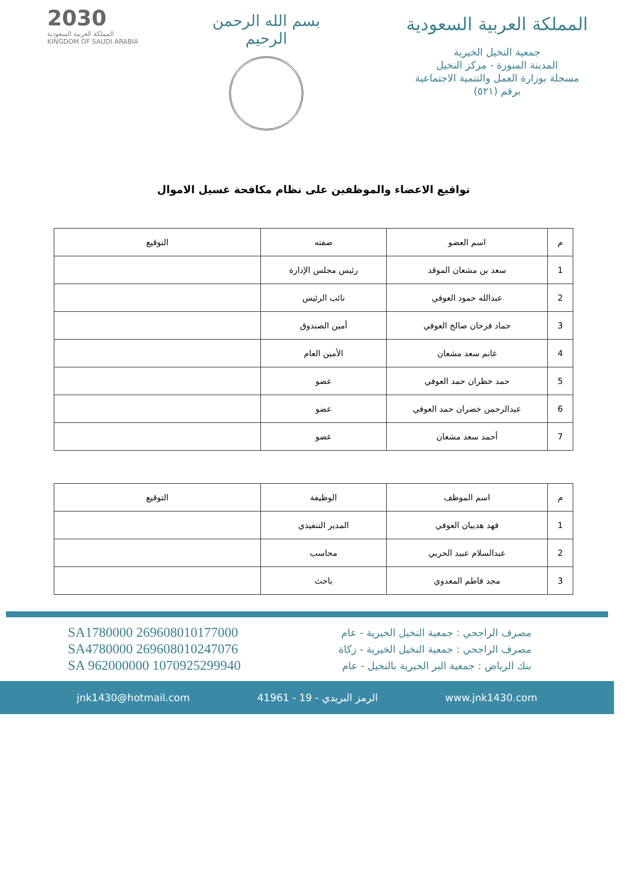2030
المملكة العربية السعودية
KINGDOM OF SAUDI ARABIA
بسم الله الرحمن الرحيم
المملكة العربية السعودية
جمعية النخيل الخيرية
المدينة المنورة - مركز النخيل
مسجلة بوزارة العمل والتنمية الاجتماعية
برقم (٥٢١)
تواقيع الاعضاء والموظفين على نظام مكافحة غسيل الاموال
| م | اسم العضو | صفته | التوقيع |
| --- | --- | --- | --- |
| 1 | سعد بن مشعان الموقد | رئيس مجلس الإدارة | |
| 2 | عبدالله حمود العوفي | نائب الرئيس | |
| 3 | حماد فرحان صالح العوفي | أمين الصندوق | |
| 4 | غانم سعد مشعان | الأمين العام | |
| 5 | حمد خظران حمد العوفي | عضو | |
| 6 | عبدالرحمن خضران حمد العوفي | عضو | |
| 7 | أحمد سعد مشعان | عضو | |
| م | اسم الموظف | الوظيفة | التوقيع |
| --- | --- | --- | --- |
| 1 | فهد هديبان العوفي | المدير التنفيذي | |
| 2 | عبدالسلام عبيد الحربي | محاسب | |
| 3 | مجد فاطم المعدوي | باحث | |
SA1780000 269608010177000
SA4780000 269608010247076
SA 962000000 1070925299940
مصرف الراجحي : جمعية النخيل الخيرية - عام
مصرف الراجحي : جمعية النخيل الخيرية - زكاة
بنك الرياض : جمعية البر الخيرية بالنخيل - عام
jnk1430@hotmail.com 41961 - الرمز البريدي - 19 www.jnk1430.com